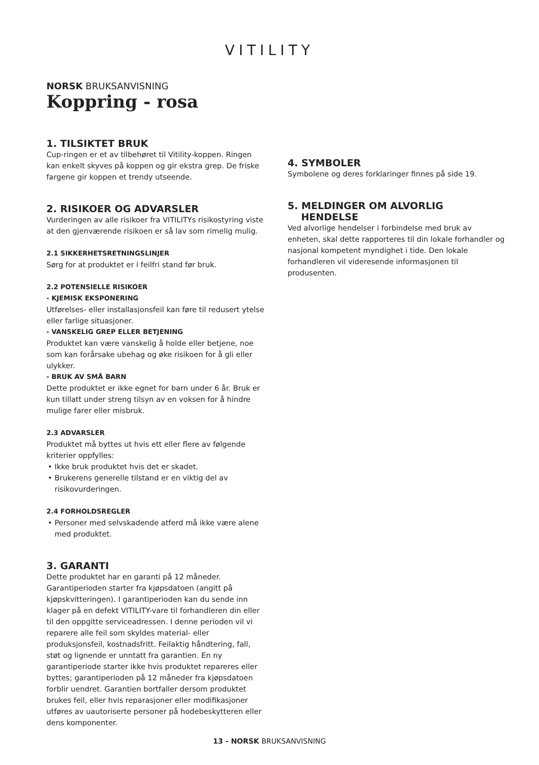VITILITY
NORSK BRUKSANVISNING
Koppring - rosa
1. TILSIKTET BRUK
Cup-ringen er et av tilbehøret til Vitility-koppen. Ringen kan enkelt skyves på koppen og gir ekstra grep. De friske fargene gir koppen et trendy utseende.
2. RISIKOER OG ADVARSLER
Vurderingen av alle risikoer fra VITILITYs risikostyring viste at den gjenværende risikoen er så lav som rimelig mulig.
2.1 SIKKERHETSRETNINGSLINJER
Sørg for at produktet er i feilfri stand før bruk.
2.2 POTENSIELLE RISIKOER
- KJEMISK EKSPONERING
Utførelses- eller installasjonsfeil kan føre til redusert ytelse eller farlige situasjoner.
- VANSKELIG GREP ELLER BETJENING
Produktet kan være vanskelig å holde eller betjene, noe som kan forårsake ubehag og øke risikoen for å gli eller ulykker.
- BRUK AV SMÅ BARN
Dette produktet er ikke egnet for barn under 6 år. Bruk er kun tillatt under streng tilsyn av en voksen for å hindre mulige farer eller misbruk.
2.3 ADVARSLER
Produktet må byttes ut hvis ett eller flere av følgende kriterier oppfylles:
Ikke bruk produktet hvis det er skadet.
Brukerens generelle tilstand er en viktig del av risikovurderingen.
2.4 FORHOLDSREGLER
Personer med selvskadende atferd må ikke være alene med produktet.
3. GARANTI
Dette produktet har en garanti på 12 måneder. Garantiperioden starter fra kjøpsdatoen (angitt på kjøpskvitteringen). I garantiperioden kan du sende inn klager på en defekt VITILITY-vare til forhandleren din eller til den oppgitte serviceadressen. I denne perioden vil vi reparere alle feil som skyldes material- eller produksjonsfeil, kostnadsfritt. Feilaktig håndtering, fall, støt og lignende er unntatt fra garantien. En ny garantiperiode starter ikke hvis produktet repareres eller byttes; garantiperioden på 12 måneder fra kjøpsdatoen forblir uendret. Garantien bortfaller dersom produktet brukes feil, eller hvis reparasjoner eller modifikasjoner utføres av uautoriserte personer på hodebeskytteren eller dens komponenter.
4. SYMBOLER
Symbolene og deres forklaringer finnes på side 19.
5. MELDINGER OM ALVORLIG
HENDELSE
Ved alvorlige hendelser i forbindelse med bruk av enheten, skal dette rapporteres til din lokale forhandler og nasjonal kompetent myndighet i tide. Den lokale forhandleren vil videresende informasjonen til produsenten.
13 - NORSK BRUKSANVISNING